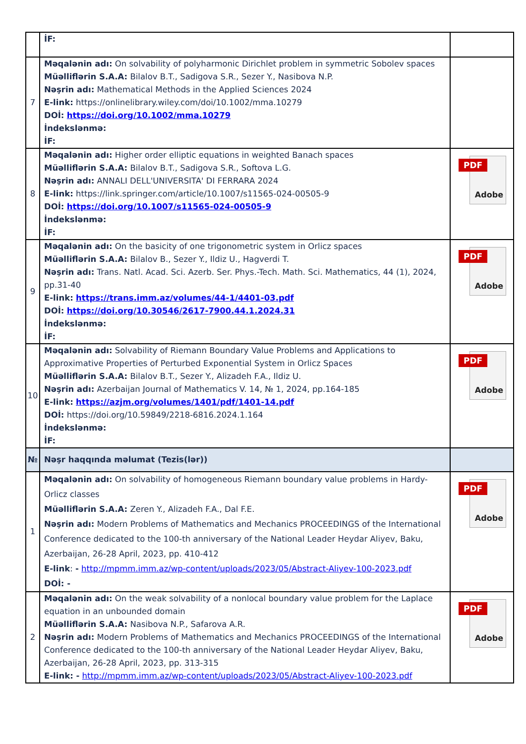| | İF: | |
| 7 | Məqalənin adı: On solvability of polyharmonic Dirichlet problem in symmetric Sobolev spaces Müəlliflərin S.A.A: Bilalov B.T., Sadigova S.R., Sezer Y., Nasibova N.P. Nəşrin adı: Mathematical Methods in the Applied Sciences 2024 E-link: https://onlinelibrary.wiley.com/doi/10.1002/mma.10279 DOİ: https://doi.org/10.1002/mma.10279 İndekslənmə: İF: | |
| 8 | Məqalənin adı: Higher order elliptic equations in weighted Banach spaces Müəlliflərin S.A.A: Bilalov B.T., Sadigova S.R., Softova L.G. Nəşrin adı: ANNALI DELL'UNIVERSITA' DI FERRARA 2024 E-link: https://link.springer.com/article/10.1007/s11565-024-00505-9 DOİ: https://doi.org/10.1007/s11565-024-00505-9 İndekslənmə: İF: | PDF Adobe |
| 9 | Məqalənin adı: On the basicity of one trigonometric system in Orlicz spaces Müəlliflərin S.A.A: Bilalov B., Sezer Y., Ildiz U., Hagverdi T. Nəşrin adı: Trans. Natl. Acad. Sci. Azerb. Ser. Phys.-Tech. Math. Sci. Mathematics, 44 (1), 2024, pp.31-40 E-link: https://trans.imm.az/volumes/44-1/4401-03.pdf DOİ: https://doi.org/10.30546/2617-7900.44.1.2024.31 İndekslənmə: İF: | PDF Adobe |
| 10 | Məqalənin adı: Solvability of Riemann Boundary Value Problems and Applications to Approximative Properties of Perturbed Exponential System in Orlicz Spaces Müəlliflərin S.A.A: Bilalov B.T., Sezer Y., Alizadeh F.A., Ildiz U. Nəşrin adı: Azerbaijan Journal of Mathematics V. 14, № 1, 2024, pp.164-185 E-link: https://azjm.org/volumes/1401/pdf/1401-14.pdf DOİ: https://doi.org/10.59849/2218-6816.2024.1.164 İndekslənmə: İF: | PDF Adobe |
| № | Nəşr haqqında məlumat (Tezis(lər)) | |
| 1 | Məqalənin adı: On solvability of homogeneous Riemann boundary value problems in Hardy-Orlicz classes Müəlliflərin S.A.A: Zeren Y., Alizadeh F.A., Dal F.E. Nəşrin adı: Modern Problems of Mathematics and Mechanics PROCEEDINGS of the International Conference dedicated to the 100-th anniversary of the National Leader Heydar Aliyev, Baku, Azerbaijan, 26-28 April, 2023, pp. 410-412 E-link : - http://mpmm.imm.az/wp-content/uploads/2023/05/Abstract-Aliyev-100-2023.pdf DOİ: - | PDF Adobe |
| 2 | Məqalənin adı: On the weak solvability of a nonlocal boundary value problem for the Laplace equation in an unbounded domain Müəlliflərin S.A.A: Nasibova N.P., Safarova A.R. Nəşrin adı: Modern Problems of Mathematics and Mechanics PROCEEDINGS of the International Conference dedicated to the 100-th anniversary of the National Leader Heydar Aliyev, Baku, Azerbaijan, 26-28 April, 2023, pp. 313-315 E-link: - http://mpmm.imm.az/wp-content/uploads/2023/05/Abstract-Aliyev-100-2023.pdf | PDF Adobe |